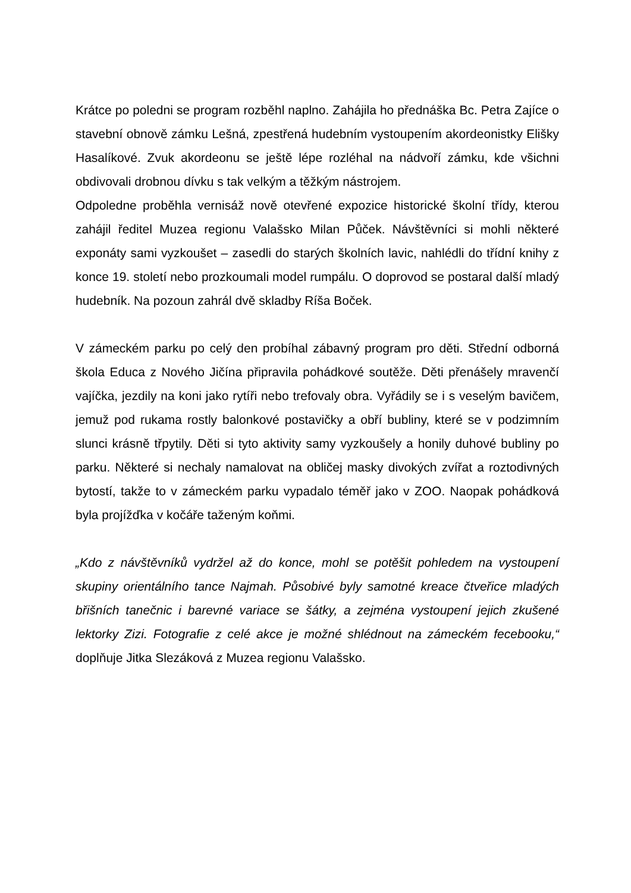Krátce po poledni se program rozběhl naplno. Zahájila ho přednáška Bc. Petra Zajíce o stavební obnově zámku Lešná, zpestřená hudebním vystoupením akordeonistky Elišky Hasalíkové. Zvuk akordeonu se ještě lépe rozléhal na nádvoří zámku, kde všichni obdivovali drobnou dívku s tak velkým a těžkým nástrojem.
Odpoledne proběhla vernisáž nově otevřené expozice historické školní třídy, kterou zahájil ředitel Muzea regionu Valašsko Milan Půček. Návštěvníci si mohli některé exponáty sami vyzkoušet – zasedli do starých školních lavic, nahlédli do třídní knihy z konce 19. století nebo prozkoumali model rumpálu. O doprovod se postaral další mladý hudebník. Na pozoun zahrál dvě skladby Ríša Boček.
V zámeckém parku po celý den probíhal zábavný program pro děti. Střední odborná škola Educa z Nového Jičína připravila pohádkové soutěže. Děti přenášely mravenčí vajíčka, jezdily na koni jako rytíři nebo trefovaly obra. Vyřádily se i s veselým bavičem, jemuž pod rukama rostly balonkové postavičky a obří bubliny, které se v podzimním slunci krásně třpytily. Děti si tyto aktivity samy vyzkoušely a honily duhové bubliny po parku. Některé si nechaly namalovat na obličej masky divokých zvířat a roztodivných bytostí, takže to v zámeckém parku vypadalo téměř jako v ZOO. Naopak pohádková byla projížďka v kočáře taženým koňmi.
„Kdo z návštěvníků vydržel až do konce, mohl se potěšit pohledem na vystoupení skupiny orientálního tance Najmah. Působivé byly samotné kreace čtveřice mladých břišních tanečnic i barevné variace se šátky, a zejména vystoupení jejich zkušené lektorky Zizi. Fotografie z celé akce je možné shlédnout na zámeckém fecebooku,“ doplňuje Jitka Slezáková z Muzea regionu Valašsko.